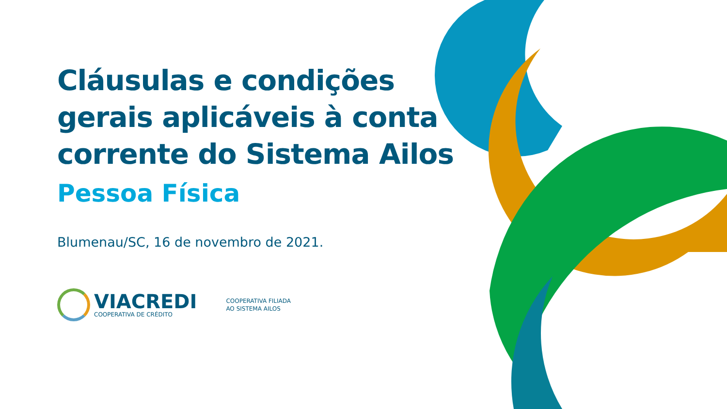Cláusulas e condições
gerais aplicáveis à conta
corrente do Sistema Ailos
Pessoa Física
Blumenau/SC, 16 de novembro de 2021.
VIACREDI
COOPERATIVA DE CRÉDITO
COOPERATIVA FILIADA
AO SISTEMA AILOS